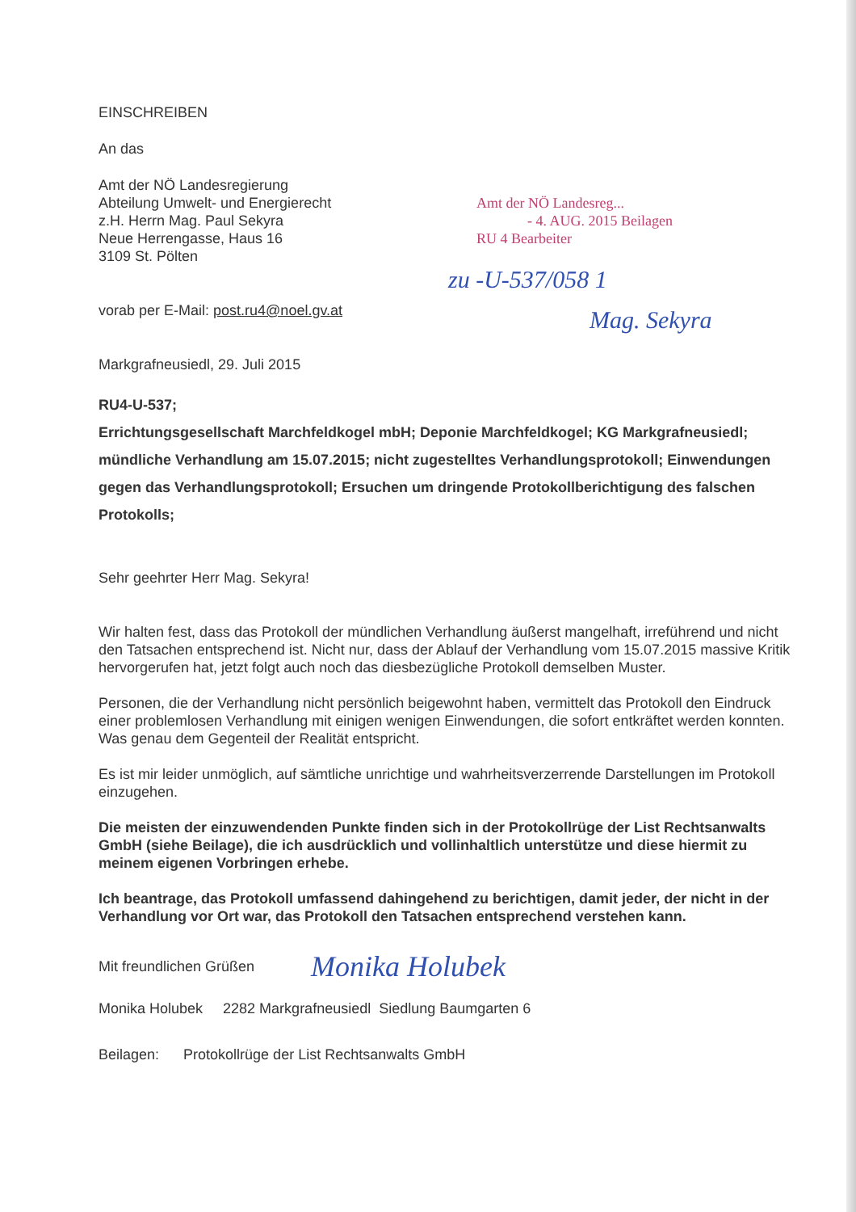Amt der NÖ Landesreg...
- 4. AUG. 2015 Beilagen
RU 4 Bearbeiter
zu -U-537/058 1
Mag. Sekyra
EINSCHREIBEN
An das
Amt der NÖ Landesregierung
Abteilung Umwelt- und Energierecht
z.H. Herrn Mag. Paul Sekyra
Neue Herrengasse, Haus 16
3109 St. Pölten
vorab per E-Mail: post.ru4@noel.gv.at
Markgrafneusiedl, 29. Juli 2015
RU4-U-537;
Errichtungsgesellschaft Marchfeldkogel mbH; Deponie Marchfeldkogel; KG Markgrafneusiedl; mündliche Verhandlung am 15.07.2015; nicht zugestelltes Verhandlungsprotokoll; Einwendungen gegen das Verhandlungsprotokoll; Ersuchen um dringende Protokollberichtigung des falschen Protokolls;
Sehr geehrter Herr Mag. Sekyra!
Wir halten fest, dass das Protokoll der mündlichen Verhandlung äußerst mangelhaft, irreführend und nicht den Tatsachen entsprechend ist. Nicht nur, dass der Ablauf der Verhandlung vom 15.07.2015 massive Kritik hervorgerufen hat, jetzt folgt auch noch das diesbezügliche Protokoll demselben Muster.
Personen, die der Verhandlung nicht persönlich beigewohnt haben, vermittelt das Protokoll den Eindruck einer problemlosen Verhandlung mit einigen wenigen Einwendungen, die sofort entkräftet werden konnten. Was genau dem Gegenteil der Realität entspricht.
Es ist mir leider unmöglich, auf sämtliche unrichtige und wahrheitsverzerrende Darstellungen im Protokoll einzugehen.
Die meisten der einzuwendenden Punkte finden sich in der Protokollrüge der List Rechtsanwalts GmbH (siehe Beilage), die ich ausdrücklich und vollinhaltlich unterstütze und diese hiermit zu meinem eigenen Vorbringen erhebe.
Ich beantrage, das Protokoll umfassend dahingehend zu berichtigen, damit jeder, der nicht in der Verhandlung vor Ort war, das Protokoll den Tatsachen entsprechend verstehen kann.
Mit freundlichen Grüßen
Monika Holubek
Monika Holubek 2282 Markgrafneusiedl Siedlung Baumgarten 6
Beilagen: Protokollrüge der List Rechtsanwalts GmbH